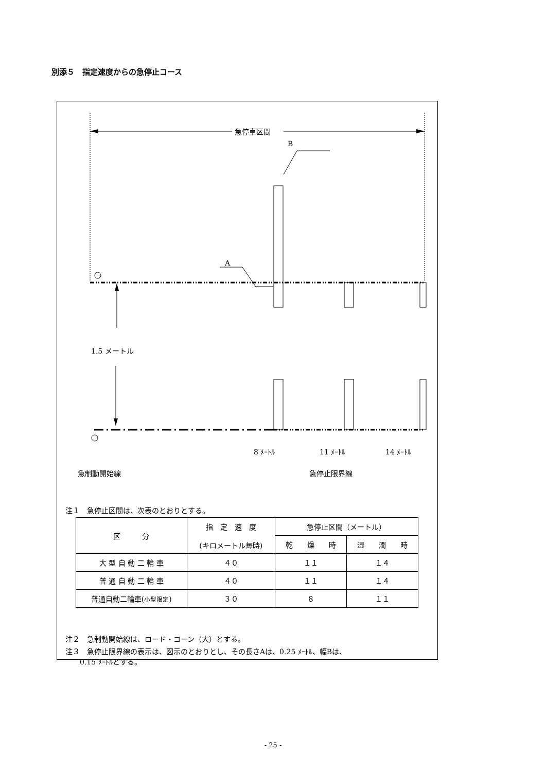別添５　指定速度からの急停止コース
急停車区間
B
A
1.5 メートル
8 ﾒｰﾄﾙ 11 ﾒｰﾄﾙ 14 ﾒｰﾄﾙ
急制動開始線 急停止限界線
注１　急停止区間は、次表のとおりとする。
| 区 分 | 指 定 速 度 (キロメートル毎時) | 急停止区間（メートル） | |
| --- | --- | --- | --- |
| | | 乾 燥 時 | 湿 潤 時 |
| 大 型 自 動 二 輪 車 | ４０ | １１ | １４ |
| 普 通 自 動 二 輪 車 | ４０ | １１ | １４ |
| 普通自動二輪車( 小型限定 ) | ３０ | ８ | １１ |
注２　急制動開始線は、ロード・コーン（大）とする。
注３　急停止限界線の表示は、図示のとおりとし、その長さAは、0.25 ﾒｰﾄﾙ、幅Bは、
　　0.15 ﾒｰﾄﾙとする。
- 25 -